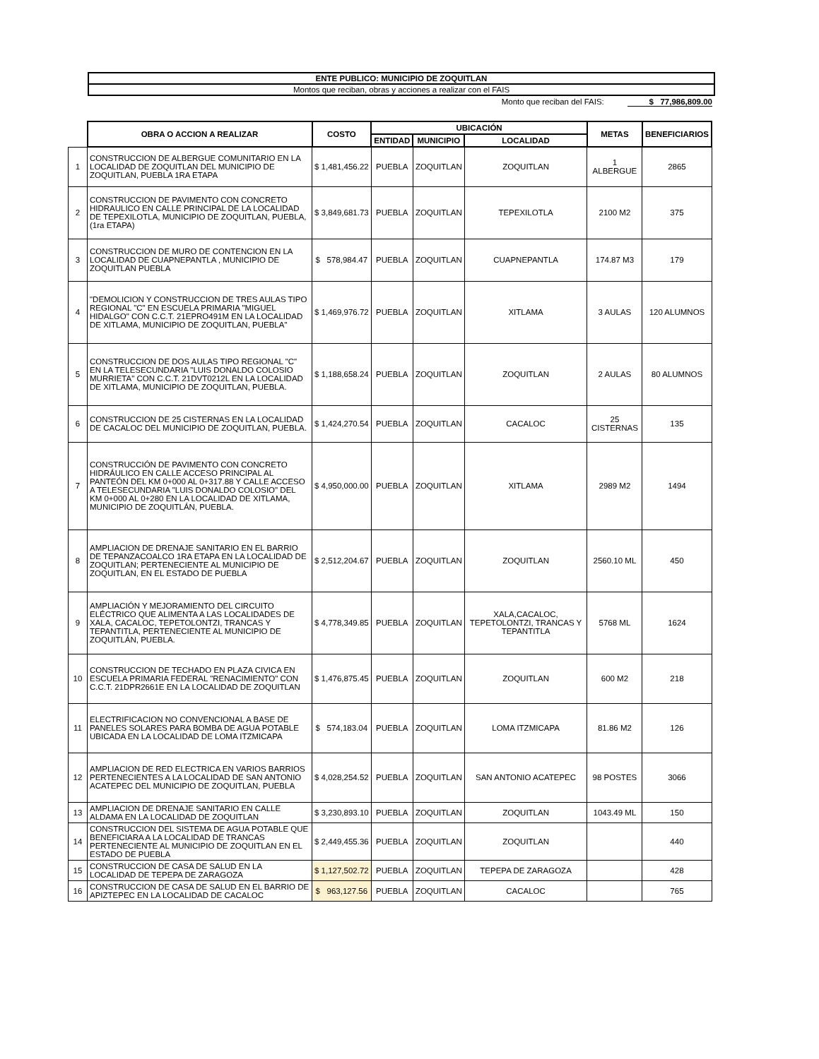ENTE PUBLICO: MUNICIPIO DE ZOQUITLAN
Montos que reciban, obras y acciones a realizar con el FAIS
Monto que reciban del FAIS: $ 77,986,809.00
| | OBRA O ACCION A REALIZAR | COSTO | UBICACIÓN | | | METAS | BENEFICIARIOS |
| | | | ENTIDAD | MUNICIPIO | LOCALIDAD | | |
| 1 | CONSTRUCCION DE ALBERGUE COMUNITARIO EN LA LOCALIDAD DE ZOQUITLAN DEL MUNICIPIO DE ZOQUITLAN, PUEBLA 1RA ETAPA | $ 1,481,456.22 | PUEBLA | ZOQUITLAN | ZOQUITLAN | 1 ALBERGUE | 2865 |
| 2 | CONSTRUCCION DE PAVIMENTO CON CONCRETO HIDRAULICO EN CALLE PRINCIPAL DE LA LOCALIDAD DE TEPEXILOTLA, MUNICIPIO DE ZOQUITLAN, PUEBLA, (1ra ETAPA) | $ 3,849,681.73 | PUEBLA | ZOQUITLAN | TEPEXILOTLA | 2100 M2 | 375 |
| 3 | CONSTRUCCION DE MURO DE CONTENCION EN LA LOCALIDAD DE CUAPNEPANTLA , MUNICIPIO DE ZOQUITLAN PUEBLA | $ 578,984.47 | PUEBLA | ZOQUITLAN | CUAPNEPANTLA | 174.87 M3 | 179 |
| 4 | "DEMOLICION Y CONSTRUCCION DE TRES AULAS TIPO REGIONAL "C" EN ESCUELA PRIMARIA "MIGUEL HIDALGO" CON C.C.T. 21EPRO491M EN LA LOCALIDAD DE XITLAMA, MUNICIPIO DE ZOQUITLAN, PUEBLA" | $ 1,469,976.72 | PUEBLA | ZOQUITLAN | XITLAMA | 3 AULAS | 120 ALUMNOS |
| 5 | CONSTRUCCION DE DOS AULAS TIPO REGIONAL "C" EN LA TELESECUNDARIA "LUIS DONALDO COLOSIO MURRIETA" CON C.C.T. 21DVT0212L EN LA LOCALIDAD DE XITLAMA, MUNICIPIO DE ZOQUITLAN, PUEBLA. | $ 1,188,658.24 | PUEBLA | ZOQUITLAN | ZOQUITLAN | 2 AULAS | 80 ALUMNOS |
| 6 | CONSTRUCCION DE 25 CISTERNAS EN LA LOCALIDAD DE CACALOC DEL MUNICIPIO DE ZOQUITLAN, PUEBLA. | $ 1,424,270.54 | PUEBLA | ZOQUITLAN | CACALOC | 25 CISTERNAS | 135 |
| 7 | CONSTRUCCIÓN DE PAVIMENTO CON CONCRETO HIDRÁULICO EN CALLE ACCESO PRINCIPAL AL PANTEÓN DEL KM 0+000 AL 0+317.88 Y CALLE ACCESO A TELESECUNDARIA "LUIS DONALDO COLOSIO" DEL KM 0+000 AL 0+280 EN LA LOCALIDAD DE XITLAMA, MUNICIPIO DE ZOQUITLÁN, PUEBLA. | $ 4,950,000.00 | PUEBLA | ZOQUITLAN | XITLAMA | 2989 M2 | 1494 |
| 8 | AMPLIACION DE DRENAJE SANITARIO EN EL BARRIO DE TEPANZACOALCO 1RA ETAPA EN LA LOCALIDAD DE ZOQUITLAN; PERTENECIENTE AL MUNICIPIO DE ZOQUITLAN, EN EL ESTADO DE PUEBLA | $ 2,512,204.67 | PUEBLA | ZOQUITLAN | ZOQUITLAN | 2560.10 ML | 450 |
| 9 | AMPLIACIÓN Y MEJORAMIENTO DEL CIRCUITO ELÉCTRICO QUE ALIMENTA A LAS LOCALIDADES DE XALA, CACALOC, TEPETOLONTZI, TRANCAS Y TEPANTITLA, PERTENECIENTE AL MUNICIPIO DE ZOQUITLÁN, PUEBLA. | $ 4,778,349.85 | PUEBLA | ZOQUITLAN | XALA,CACALOC, TEPETOLONTZI, TRANCAS Y TEPANTITLA | 5768 ML | 1624 |
| 10 | CONSTRUCCION DE TECHADO EN PLAZA CIVICA EN ESCUELA PRIMARIA FEDERAL "RENACIMIENTO" CON C.C.T. 21DPR2661E EN LA LOCALIDAD DE ZOQUITLAN | $ 1,476,875.45 | PUEBLA | ZOQUITLAN | ZOQUITLAN | 600 M2 | 218 |
| 11 | ELECTRIFICACION NO CONVENCIONAL A BASE DE PANELES SOLARES PARA BOMBA DE AGUA POTABLE UBICADA EN LA LOCALIDAD DE LOMA ITZMICAPA | $ 574,183.04 | PUEBLA | ZOQUITLAN | LOMA ITZMICAPA | 81.86 M2 | 126 |
| 12 | AMPLIACION DE RED ELECTRICA EN VARIOS BARRIOS PERTENECIENTES A LA LOCALIDAD DE SAN ANTONIO ACATEPEC DEL MUNICIPIO DE ZOQUITLAN, PUEBLA | $ 4,028,254.52 | PUEBLA | ZOQUITLAN | SAN ANTONIO ACATEPEC | 98 POSTES | 3066 |
| 13 | AMPLIACION DE DRENAJE SANITARIO EN CALLE ALDAMA EN LA LOCALIDAD DE ZOQUITLAN | $ 3,230,893.10 | PUEBLA | ZOQUITLAN | ZOQUITLAN | 1043.49 ML | 150 |
| 14 | CONSTRUCCION DEL SISTEMA DE AGUA POTABLE QUE BENEFICIARA A LA LOCALIDAD DE TRANCAS PERTENECIENTE AL MUNICIPIO DE ZOQUITLAN EN EL ESTADO DE PUEBLA | $ 2,449,455.36 | PUEBLA | ZOQUITLAN | ZOQUITLAN | | 440 |
| 15 | CONSTRUCCION DE CASA DE SALUD EN LA LOCALIDAD DE TEPEPA DE ZARAGOZA | $ 1,127,502.72 | PUEBLA | ZOQUITLAN | TEPEPA DE ZARAGOZA | | 428 |
| 16 | CONSTRUCCION DE CASA DE SALUD EN EL BARRIO DE APIZTEPEC EN LA LOCALIDAD DE CACALOC | $ 963,127.56 | PUEBLA | ZOQUITLAN | CACALOC | | 765 |